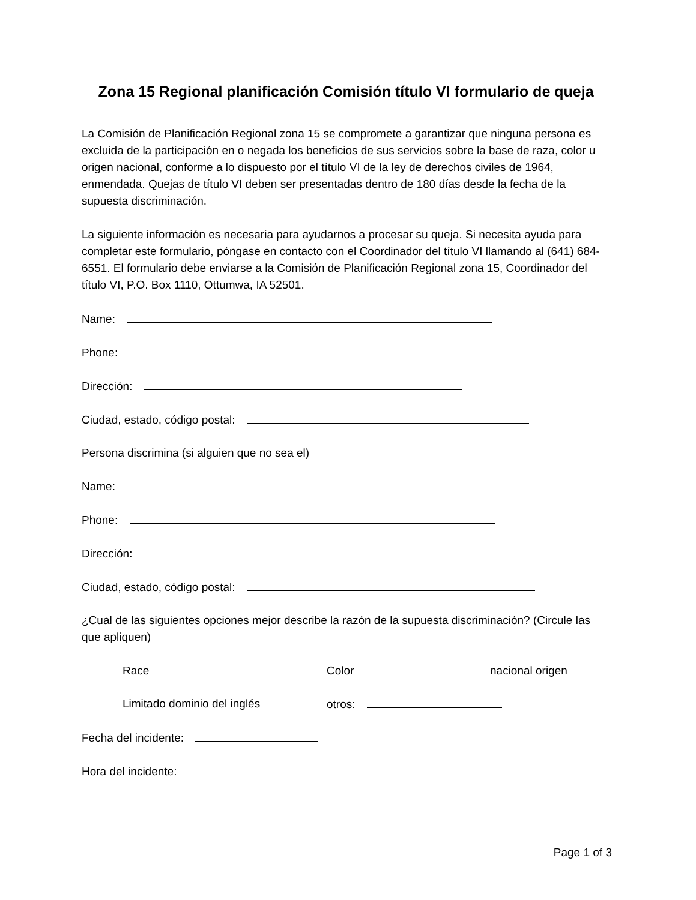Zona 15 Regional planificación Comisión título VI formulario de queja
La Comisión de Planificación Regional zona 15 se compromete a garantizar que ninguna persona es excluida de la participación en o negada los beneficios de sus servicios sobre la base de raza, color u origen nacional, conforme a lo dispuesto por el título VI de la ley de derechos civiles de 1964, enmendada. Quejas de título VI deben ser presentadas dentro de 180 días desde la fecha de la supuesta discriminación.
La siguiente información es necesaria para ayudarnos a procesar su queja. Si necesita ayuda para completar este formulario, póngase en contacto con el Coordinador del título VI llamando al (641) 684-6551. El formulario debe enviarse a la Comisión de Planificación Regional zona 15, Coordinador del título VI, P.O. Box 1110, Ottumwa, IA 52501.
Name:
Phone:
Dirección:
Ciudad, estado, código postal:
Persona discrimina (si alguien que no sea el)
Name:
Phone:
Dirección:
Ciudad, estado, código postal:
¿Cual de las siguientes opciones mejor describe la razón de la supuesta discriminación? (Circule las que apliquen)
Race Color nacional origen
Limitado dominio del inglés otros:
Fecha del incidente:
Hora del incidente:
Page 1 of 3